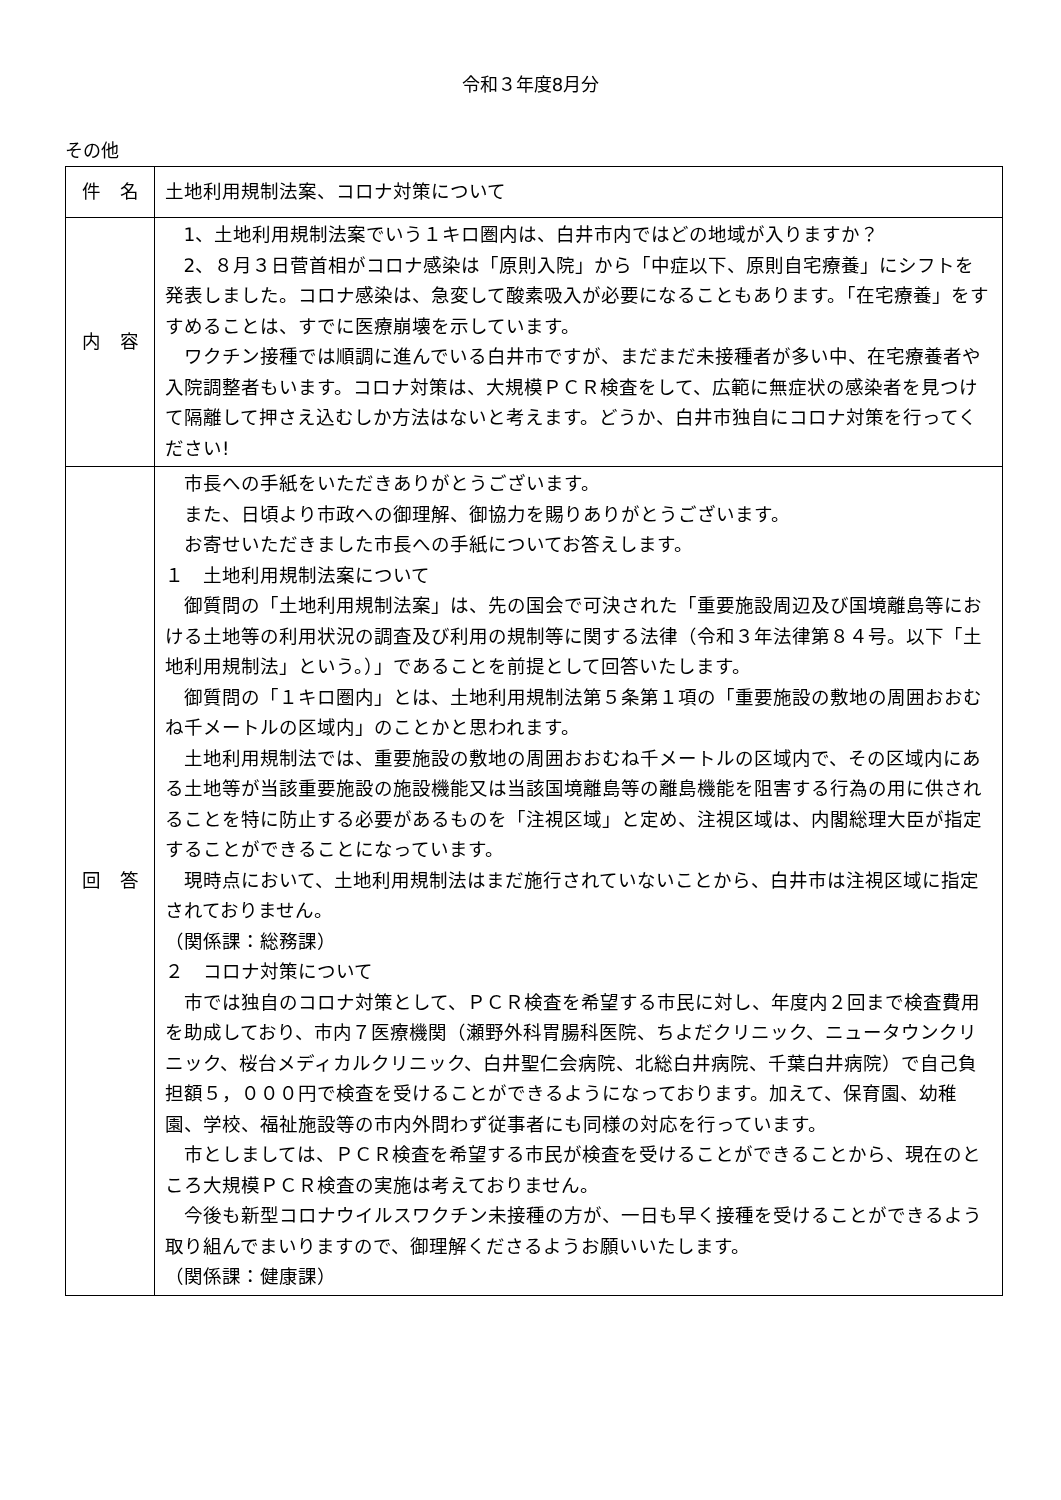令和３年度8月分
その他
| 件 名 | 土地利用規制法案、コロナ対策について |
| 内 容 | 1、土地利用規制法案でいう１キロ圏内は、白井市内ではどの地域が入りますか？ 2、８月３日菅首相がコロナ感染は「原則入院」から「中症以下、原則自宅療養」にシフトを発表しました。コロナ感染は、急変して酸素吸入が必要になることもあります。「在宅療養」をすすめることは、すでに医療崩壊を示しています。 ワクチン接種では順調に進んでいる白井市ですが、まだまだ未接種者が多い中、在宅療養者や入院調整者もいます。コロナ対策は、大規模ＰＣＲ検査をして、広範に無症状の感染者を見つけて隔離して押さえ込むしか方法はないと考えます。どうか、白井市独自にコロナ対策を行ってください! |
| 回 答 | 市長への手紙をいただきありがとうございます。 また、日頃より市政への御理解、御協力を賜りありがとうございます。 お寄せいただきました市長への手紙についてお答えします。 １ 土地利用規制法案について 御質問の「土地利用規制法案」は、先の国会で可決された「重要施設周辺及び国境離島等における土地等の利用状況の調査及び利用の規制等に関する法律（令和３年法律第８４号。以下「土地利用規制法」という。）」であることを前提として回答いたします。 御質問の「１キロ圏内」とは、土地利用規制法第５条第１項の「重要施設の敷地の周囲おおむね千メートルの区域内」のことかと思われます。 土地利用規制法では、重要施設の敷地の周囲おおむね千メートルの区域内で、その区域内にある土地等が当該重要施設の施設機能又は当該国境離島等の離島機能を阻害する行為の用に供されることを特に防止する必要があるものを「注視区域」と定め、注視区域は、内閣総理大臣が指定することができることになっています。 現時点において、土地利用規制法はまだ施行されていないことから、白井市は注視区域に指定されておりません。 （関係課：総務課） ２ コロナ対策について 市では独自のコロナ対策として、ＰＣＲ検査を希望する市民に対し、年度内２回まで検査費用を助成しており、市内７医療機関（瀬野外科胃腸科医院、ちよだクリニック、ニュータウンクリニック、桜台メディカルクリニック、白井聖仁会病院、北総白井病院、千葉白井病院）で自己負担額５，０００円で検査を受けることができるようになっております。加えて、保育園、幼稚園、学校、福祉施設等の市内外問わず従事者にも同様の対応を行っています。 市としましては、ＰＣＲ検査を希望する市民が検査を受けることができることから、現在のところ大規模ＰＣＲ検査の実施は考えておりません。 今後も新型コロナウイルスワクチン未接種の方が、一日も早く接種を受けることができるよう取り組んでまいりますので、御理解くださるようお願いいたします。 （関係課：健康課） |